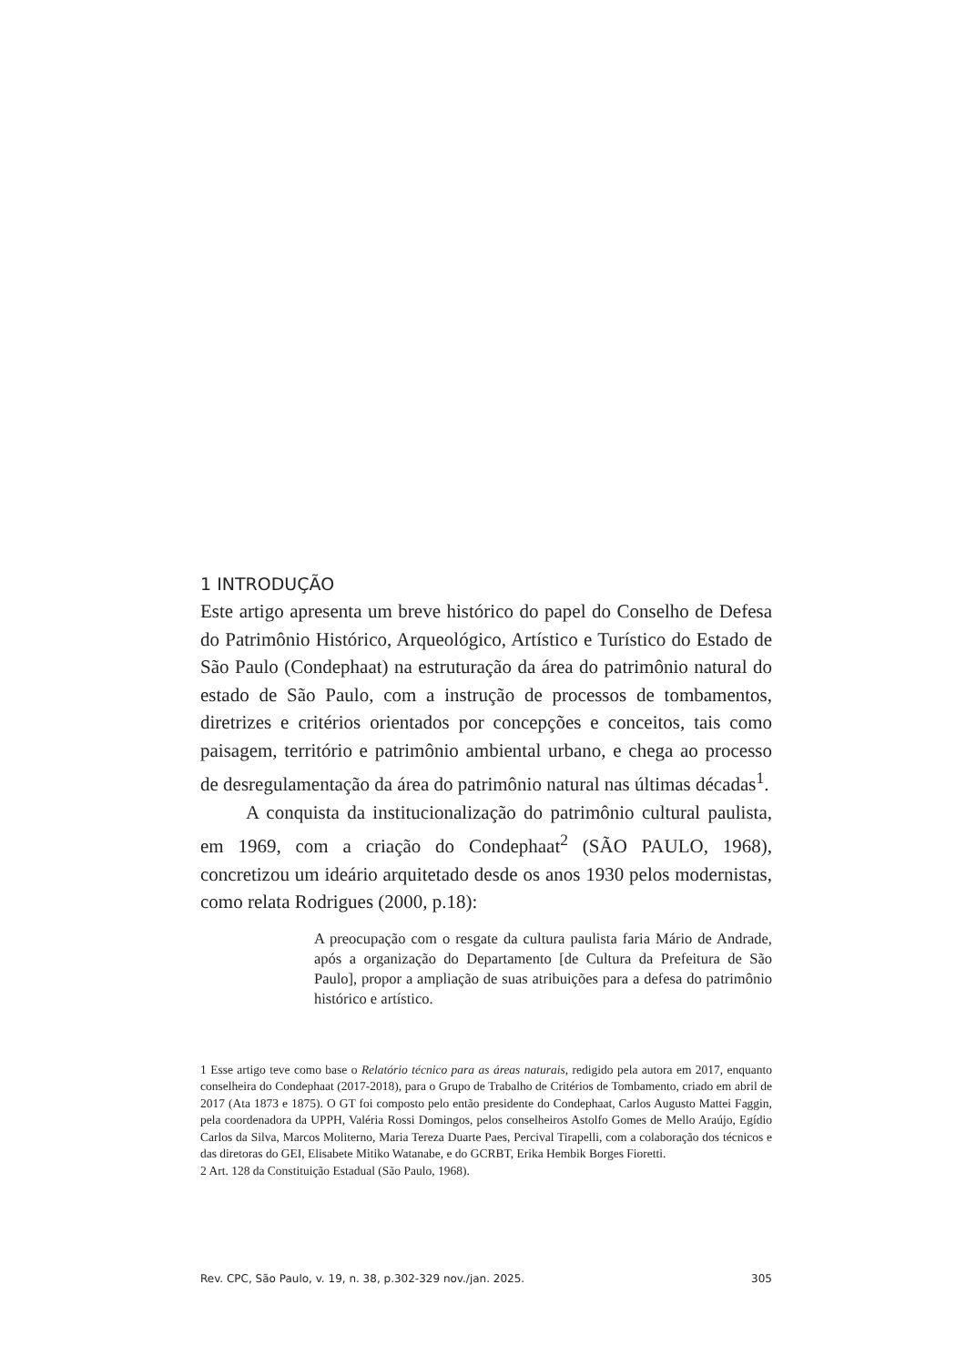1 INTRODUÇÃO
Este artigo apresenta um breve histórico do papel do Conselho de Defesa do Patrimônio Histórico, Arqueológico, Artístico e Turístico do Estado de São Paulo (Condephaat) na estruturação da área do patrimônio natural do estado de São Paulo, com a instrução de processos de tombamentos, diretrizes e critérios orientados por concepções e conceitos, tais como paisagem, território e patrimônio ambiental urbano, e chega ao processo de desregulamentação da área do patrimônio natural nas últimas décadas<sup>1</sup>.
A conquista da institucionalização do patrimônio cultural paulista, em 1969, com a criação do Condephaat<sup>2</sup> (SÃO PAULO, 1968), concretizou um ideário arquitetado desde os anos 1930 pelos modernistas, como relata Rodrigues (2000, p.18):
A preocupação com o resgate da cultura paulista faria Mário de Andrade, após a organização do Departamento [de Cultura da Prefeitura de São Paulo], propor a ampliação de suas atribuições para a defesa do patrimônio histórico e artístico.
1 Esse artigo teve como base o Relatório técnico para as áreas naturais, redigido pela autora em 2017, enquanto conselheira do Condephaat (2017-2018), para o Grupo de Trabalho de Critérios de Tombamento, criado em abril de 2017 (Ata 1873 e 1875). O GT foi composto pelo então presidente do Condephaat, Carlos Augusto Mattei Faggin, pela coordenadora da UPPH, Valéria Rossi Domingos, pelos conselheiros Astolfo Gomes de Mello Araújo, Egídio Carlos da Silva, Marcos Moliterno, Maria Tereza Duarte Paes, Percival Tirapelli, com a colaboração dos técnicos e das diretoras do GEI, Elisabete Mitiko Watanabe, e do GCRBT, Erika Hembik Borges Fioretti.
2 Art. 128 da Constituição Estadual (São Paulo, 1968).
Rev. CPC, São Paulo, v. 19, n. 38, p.302-329 nov./jan. 2025. 305